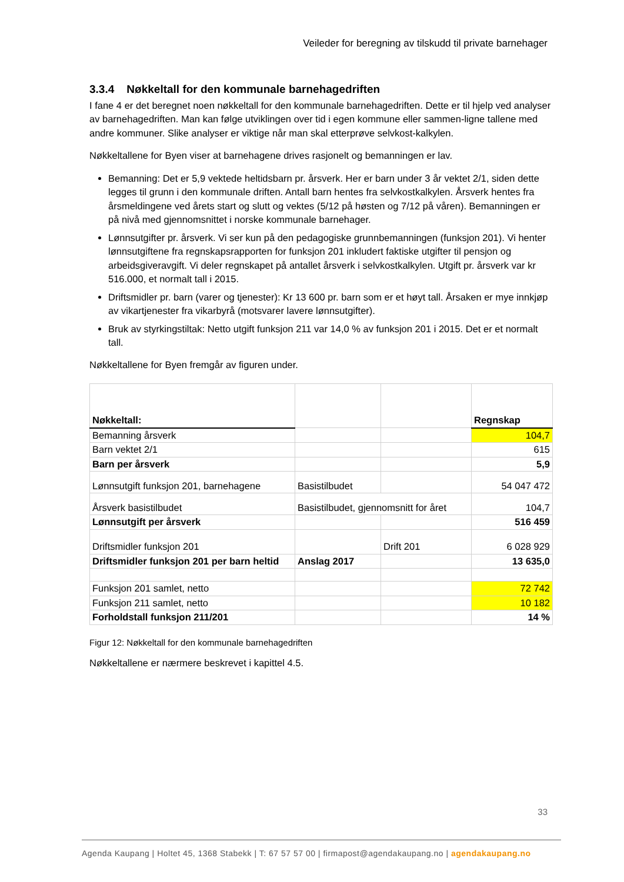Veileder for beregning av tilskudd til private barnehager
3.3.4 Nøkkeltall for den kommunale barnehagedriften
I fane 4 er det beregnet noen nøkkeltall for den kommunale barnehagedriften. Dette er til hjelp ved analyser av barnehagedriften. Man kan følge utviklingen over tid i egen kommune eller sammen-ligne tallene med andre kommuner. Slike analyser er viktige når man skal etterprøve selvkost-kalkylen.
Nøkkeltallene for Byen viser at barnehagene drives rasjonelt og bemanningen er lav.
Bemanning: Det er 5,9 vektede heltidsbarn pr. årsverk. Her er barn under 3 år vektet 2/1, siden dette legges til grunn i den kommunale driften. Antall barn hentes fra selvkostkalkylen. Årsverk hentes fra årsmeldingene ved årets start og slutt og vektes (5/12 på høsten og 7/12 på våren). Bemanningen er på nivå med gjennomsnittet i norske kommunale barnehager.
Lønnsutgifter pr. årsverk. Vi ser kun på den pedagogiske grunnbemanningen (funksjon 201). Vi henter lønnsutgiftene fra regnskapsrapporten for funksjon 201 inkludert faktiske utgifter til pensjon og arbeidsgiveravgift. Vi deler regnskapet på antallet årsverk i selvkostkalkylen. Utgift pr. årsverk var kr 516.000, et normalt tall i 2015.
Driftsmidler pr. barn (varer og tjenester): Kr 13 600 pr. barn som er et høyt tall. Årsaken er mye innkjøp av vikartjenester fra vikarbyrå (motsvarer lavere lønnsutgifter).
Bruk av styrkingstiltak: Netto utgift funksjon 211 var 14,0 % av funksjon 201 i 2015. Det er et normalt tall.
Nøkkeltallene for Byen fremgår av figuren under.
| Nøkkeltall: | | | Regnskap |
| Bemanning årsverk | | | 104,7 |
| Barn vektet 2/1 | | | 615 |
| Barn per årsverk | | | 5,9 |
| Lønnsutgift funksjon 201, barnehagene | Basistilbudet | | 54 047 472 |
| Årsverk basistilbudet | Basistilbudet, gjennomsnitt for året | | 104,7 |
| Lønnsutgift per årsverk | | | 516 459 |
| Driftsmidler funksjon 201 | | Drift 201 | 6 028 929 |
| Driftsmidler funksjon 201 per barn heltid | Anslag 2017 | | 13 635,0 |
| Funksjon 201 samlet, netto | | | 72 742 |
| Funksjon 211 samlet, netto | | | 10 182 |
| Forholdstall funksjon 211/201 | | | 14 % |
Figur 12: Nøkkeltall for den kommunale barnehagedriften
Nøkkeltallene er nærmere beskrevet i kapittel 4.5.
33
Agenda Kaupang | Holtet 45, 1368 Stabekk | T: 67 57 57 00 | firmapost@agendakaupang.no | agendakaupang.no